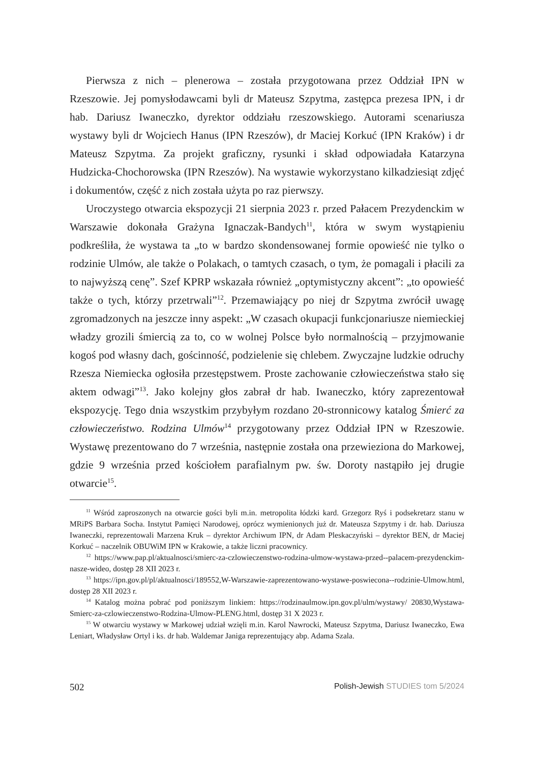Pierwsza z nich – plenerowa – została przygotowana przez Oddział IPN w Rzeszowie. Jej pomysłodawcami byli dr Mateusz Szpytma, zastępca prezesa IPN, i dr hab. Dariusz Iwaneczko, dyrektor oddziału rzeszowskiego. Autorami scenariusza wystawy byli dr Wojciech Hanus (IPN Rzeszów), dr Maciej Korkuć (IPN Kraków) i dr Mateusz Szpytma. Za projekt graficzny, rysunki i skład odpowiadała Katarzyna Hudzicka-Chochorowska (IPN Rzeszów). Na wystawie wykorzystano kilkadziesiąt zdjęć i dokumentów, część z nich została użyta po raz pierwszy.
Uroczystego otwarcia ekspozycji 21 sierpnia 2023 r. przed Pałacem Prezydenckim w Warszawie dokonała Grażyna Ignaczak-Bandych<sup>11</sup>, która w swym wystąpieniu podkreśliła, że wystawa ta „to w bardzo skondensowanej formie opowieść nie tylko o rodzinie Ulmów, ale także o Polakach, o tamtych czasach, o tym, że pomagali i płacili za to najwyższą cenę”. Szef KPRP wskazała również „optymistyczny akcent”: „to opowieść także o tych, którzy przetrwali”<sup>12</sup>. Przemawiający po niej dr Szpytma zwrócił uwagę zgromadzonych na jeszcze inny aspekt: „W czasach okupacji funkcjonariusze niemieckiej władzy grozili śmiercią za to, co w wolnej Polsce było normalnością – przyjmowanie kogoś pod własny dach, gościnność, podzielenie się chlebem. Zwyczajne ludzkie odruchy Rzesza Niemiecka ogłosiła przestępstwem. Proste zachowanie człowieczeństwa stało się aktem odwagi”<sup>13</sup>. Jako kolejny głos zabrał dr hab. Iwaneczko, który zaprezentował ekspozycję. Tego dnia wszystkim przybyłym rozdano 20-stronnicowy katalog Śmierć za człowieczeństwo. Rodzina Ulmów<sup>14</sup> przygotowany przez Oddział IPN w Rzeszowie. Wystawę prezentowano do 7 września, następnie została ona przewieziona do Markowej, gdzie 9 września przed kościołem parafialnym pw. św. Doroty nastąpiło jej drugie otwarcie<sup>15</sup>.
<sup>11</sup> Wśród zaproszonych na otwarcie gości byli m.in. metropolita łódzki kard. Grzegorz Ryś i podsekretarz stanu w MRiPS Barbara Socha. Instytut Pamięci Narodowej, oprócz wymienionych już dr. Mateusza Szpytmy i dr. hab. Dariusza Iwaneczki, reprezentowali Marzena Kruk – dyrektor Archiwum IPN, dr Adam Pleskaczyński – dyrektor BEN, dr Maciej Korkuć – naczelnik OBUWiM IPN w Krakowie, a także liczni pracownicy.
<sup>12</sup> https://www.pap.pl/aktualnosci/smierc-za-czlowieczenstwo-rodzina-ulmow-wystawa-przed--palacem-prezydenckim-nasze-wideo, dostęp 28 XII 2023 r.
<sup>13</sup> https://ipn.gov.pl/pl/aktualnosci/189552,W-Warszawie-zaprezentowano-wystawe-poswiecona--rodzinie-Ulmow.html, dostęp 28 XII 2023 r.
<sup>14</sup> Katalog można pobrać pod poniższym linkiem: https://rodzinaulmow.ipn.gov.pl/ulm/wystawy/ 20830,Wystawa-Smierc-za-czlowieczenstwo-Rodzina-Ulmow-PLENG.html, dostęp 31 X 2023 r.
<sup>15</sup> W otwarciu wystawy w Markowej udział wzięli m.in. Karol Nawrocki, Mateusz Szpytma, Dariusz Iwaneczko, Ewa Leniart, Władysław Ortyl i ks. dr hab. Waldemar Janiga reprezentujący abp. Adama Szala.
502 Polish-Jewish STUDIES tom 5/2024